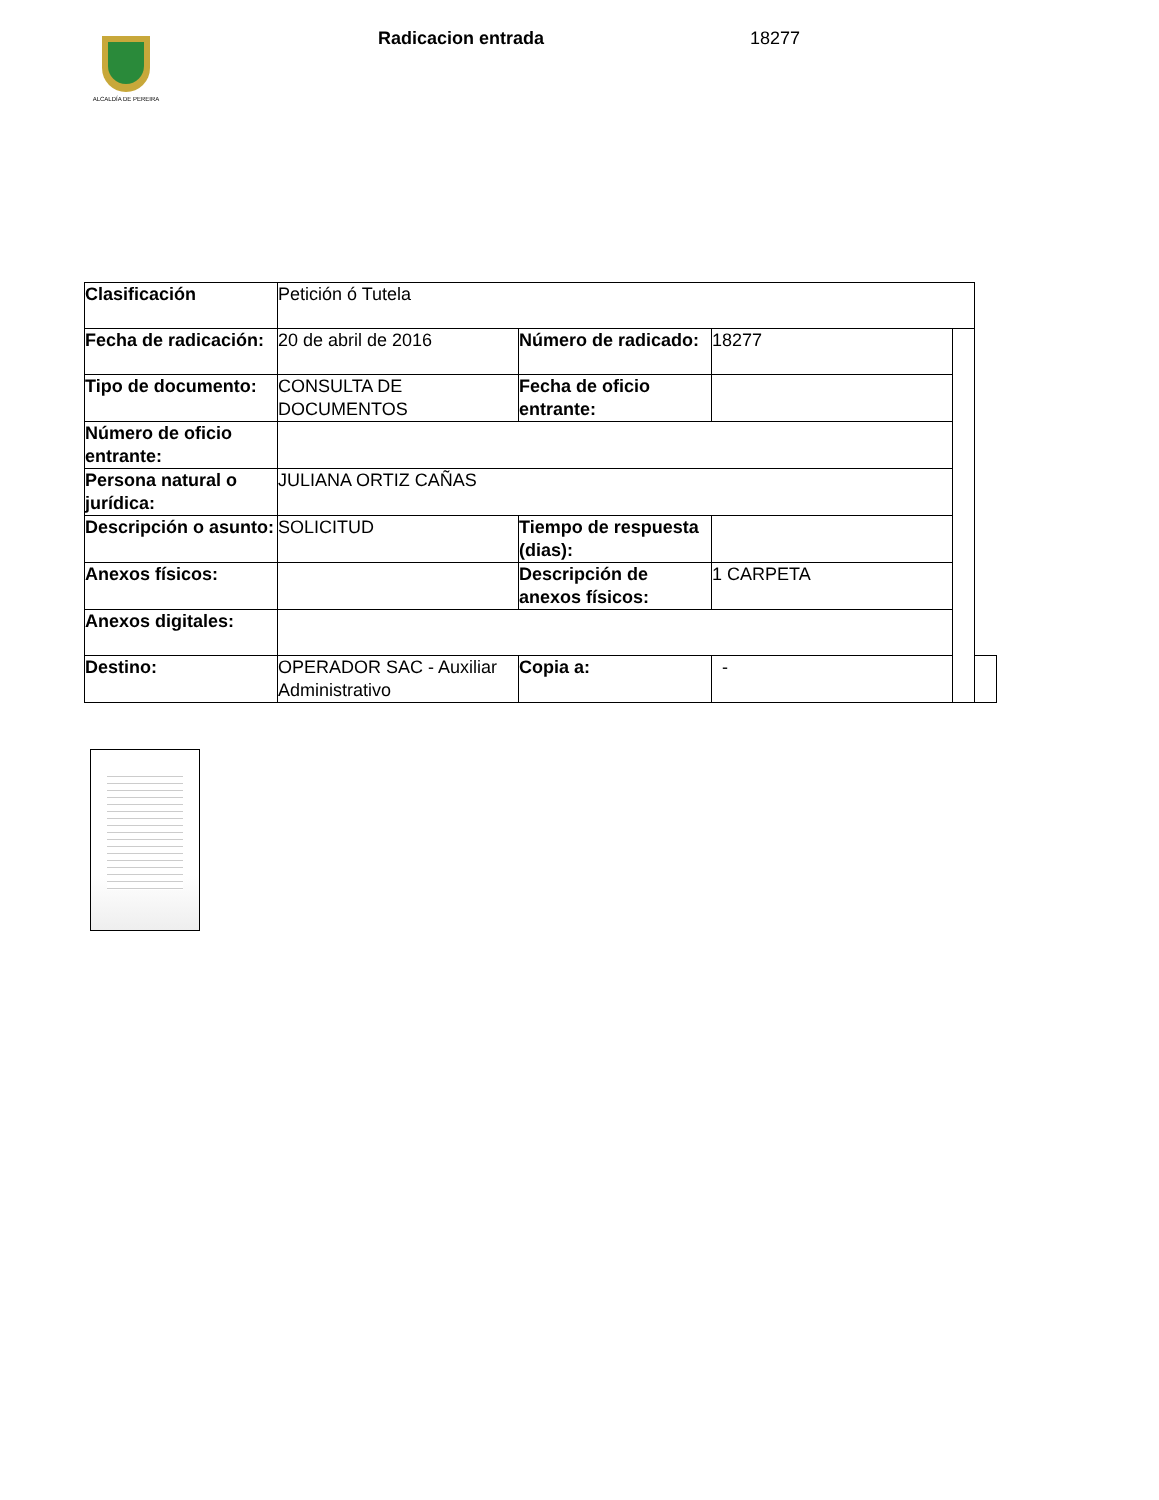ALCALDÍA DE PEREIRA
Radicacion entrada 18277
| Clasificación | Petición ó Tutela | | | | |
| Fecha de radicación: | 20 de abril de 2016 | Número de radicado: | 18277 | | |
| Tipo de documento: | CONSULTA DE DOCUMENTOS | Fecha de oficio entrante: | | | |
| Número de oficio entrante: | | | | | |
| Persona natural o jurídica: | JULIANA ORTIZ CAÑAS | | | | |
| Descripción o asunto: | SOLICITUD | Tiempo de respuesta (dias): | | | |
| Anexos físicos: | | Descripción de anexos físicos: | 1 CARPETA | | |
| Anexos digitales: | | | | | |
| Destino: | OPERADOR SAC - Auxiliar Administrativo | Copia a: | - | | |